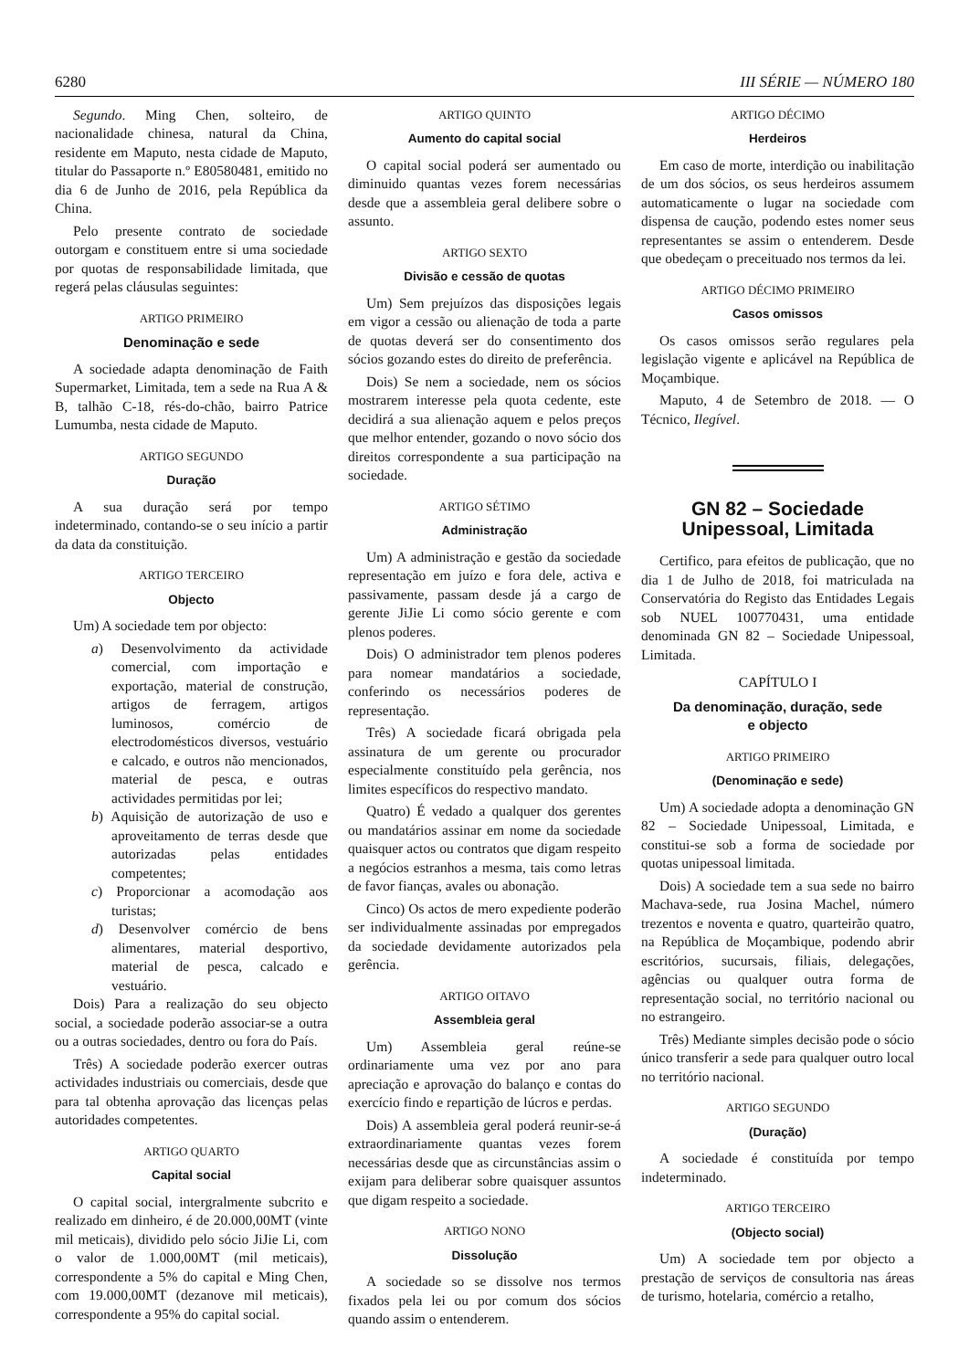6280 III SÉRIE — NÚMERO 180
Segundo. Ming Chen, solteiro, de nacionalidade chinesa, natural da China, residente em Maputo, nesta cidade de Maputo, titular do Passaporte n.º E80580481, emitido no dia 6 de Junho de 2016, pela República da China.
Pelo presente contrato de sociedade outorgam e constituem entre si uma sociedade por quotas de responsabilidade limitada, que regerá pelas cláusulas seguintes:
ARTIGO PRIMEIRO
Denominação e sede
A sociedade adapta denominação de Faith Supermarket, Limitada, tem a sede na Rua A & B, talhão C-18, rés-do-chão, bairro Patrice Lumumba, nesta cidade de Maputo.
ARTIGO SEGUNDO
Duração
A sua duração será por tempo indeterminado, contando-se o seu início a partir da data da constituição.
ARTIGO TERCEIRO
Objecto
Um) A sociedade tem por objecto:
a) Desenvolvimento da actividade comercial, com importação e exportação, material de construção, artigos de ferragem, artigos luminosos, comércio de electrodomésticos diversos, vestuário e calcado, e outros não mencionados, material de pesca, e outras actividades permitidas por lei;
b) Aquisição de autorização de uso e aproveitamento de terras desde que autorizadas pelas entidades competentes;
c) Proporcionar a acomodação aos turistas;
d) Desenvolver comércio de bens alimentares, material desportivo, material de pesca, calcado e vestuário.
Dois) Para a realização do seu objecto social, a sociedade poderão associar-se a outra ou a outras sociedades, dentro ou fora do País.
Três) A sociedade poderão exercer outras actividades industriais ou comerciais, desde que para tal obtenha aprovação das licenças pelas autoridades competentes.
ARTIGO QUARTO
Capital social
O capital social, intergralmente subcrito e realizado em dinheiro, é de 20.000,00MT (vinte mil meticais), dividido pelo sócio JiJie Li, com o valor de 1.000,00MT (mil meticais), correspondente a 5% do capital e Ming Chen, com 19.000,00MT (dezanove mil meticais), correspondente a 95% do capital social.
ARTIGO QUINTO
Aumento do capital social
O capital social poderá ser aumentado ou diminuido quantas vezes forem necessárias desde que a assembleia geral delibere sobre o assunto.
ARTIGO SEXTO
Divisão e cessão de quotas
Um) Sem prejuízos das disposições legais em vigor a cessão ou alienação de toda a parte de quotas deverá ser do consentimento dos sócios gozando estes do direito de preferência.
Dois) Se nem a sociedade, nem os sócios mostrarem interesse pela quota cedente, este decidirá a sua alienação aquem e pelos preços que melhor entender, gozando o novo sócio dos direitos correspondente a sua participação na sociedade.
ARTIGO SÉTIMO
Administração
Um) A administração e gestão da sociedade representação em juízo e fora dele, activa e passivamente, passam desde já a cargo de gerente JiJie Li como sócio gerente e com plenos poderes.
Dois) O administrador tem plenos poderes para nomear mandatários a sociedade, conferindo os necessários poderes de representação.
Três) A sociedade ficará obrigada pela assinatura de um gerente ou procurador especialmente constituído pela gerência, nos limites específicos do respectivo mandato.
Quatro) É vedado a qualquer dos gerentes ou mandatários assinar em nome da sociedade quaisquer actos ou contratos que digam respeito a negócios estranhos a mesma, tais como letras de favor fianças, avales ou abonação.
Cinco) Os actos de mero expediente poderão ser individualmente assinadas por empregados da sociedade devidamente autorizados pela gerência.
ARTIGO OITAVO
Assembleia geral
Um) Assembleia geral reúne-se ordinariamente uma vez por ano para apreciação e aprovação do balanço e contas do exercício findo e repartição de lúcros e perdas.
Dois) A assembleia geral poderá reunir-se-á extraordinariamente quantas vezes forem necessárias desde que as circunstâncias assim o exijam para deliberar sobre quaisquer assuntos que digam respeito a sociedade.
ARTIGO NONO
Dissolução
A sociedade so se dissolve nos termos fixados pela lei ou por comum dos sócios quando assim o entenderem.
ARTIGO DÉCIMO
Herdeiros
Em caso de morte, interdição ou inabilitação de um dos sócios, os seus herdeiros assumem automaticamente o lugar na sociedade com dispensa de caução, podendo estes nomer seus representantes se assim o entenderem. Desde que obedeçam o preceituado nos termos da lei.
ARTIGO DÉCIMO PRIMEIRO
Casos omissos
Os casos omissos serão regulares pela legislação vigente e aplicável na República de Moçambique.
Maputo, 4 de Setembro de 2018. — O Técnico, Ilegível.
GN 82 – Sociedade
Unipessoal, Limitada
Certifico, para efeitos de publicação, que no dia 1 de Julho de 2018, foi matriculada na Conservatória do Registo das Entidades Legais sob NUEL 100770431, uma entidade denominada GN 82 – Sociedade Unipessoal, Limitada.
CAPÍTULO I
Da denominação, duração, sede
e objecto
ARTIGO PRIMEIRO
(Denominação e sede)
Um) A sociedade adopta a denominação GN 82 – Sociedade Unipessoal, Limitada, e constitui-se sob a forma de sociedade por quotas unipessoal limitada.
Dois) A sociedade tem a sua sede no bairro Machava-sede, rua Josina Machel, número trezentos e noventa e quatro, quarteirão quatro, na República de Moçambique, podendo abrir escritórios, sucursais, filiais, delegações, agências ou qualquer outra forma de representação social, no território nacional ou no estrangeiro.
Três) Mediante simples decisão pode o sócio único transferir a sede para qualquer outro local no território nacional.
ARTIGO SEGUNDO
(Duração)
A sociedade é constituída por tempo indeterminado.
ARTIGO TERCEIRO
(Objecto social)
Um) A sociedade tem por objecto a prestação de serviços de consultoria nas áreas de turismo, hotelaria, comércio a retalho,